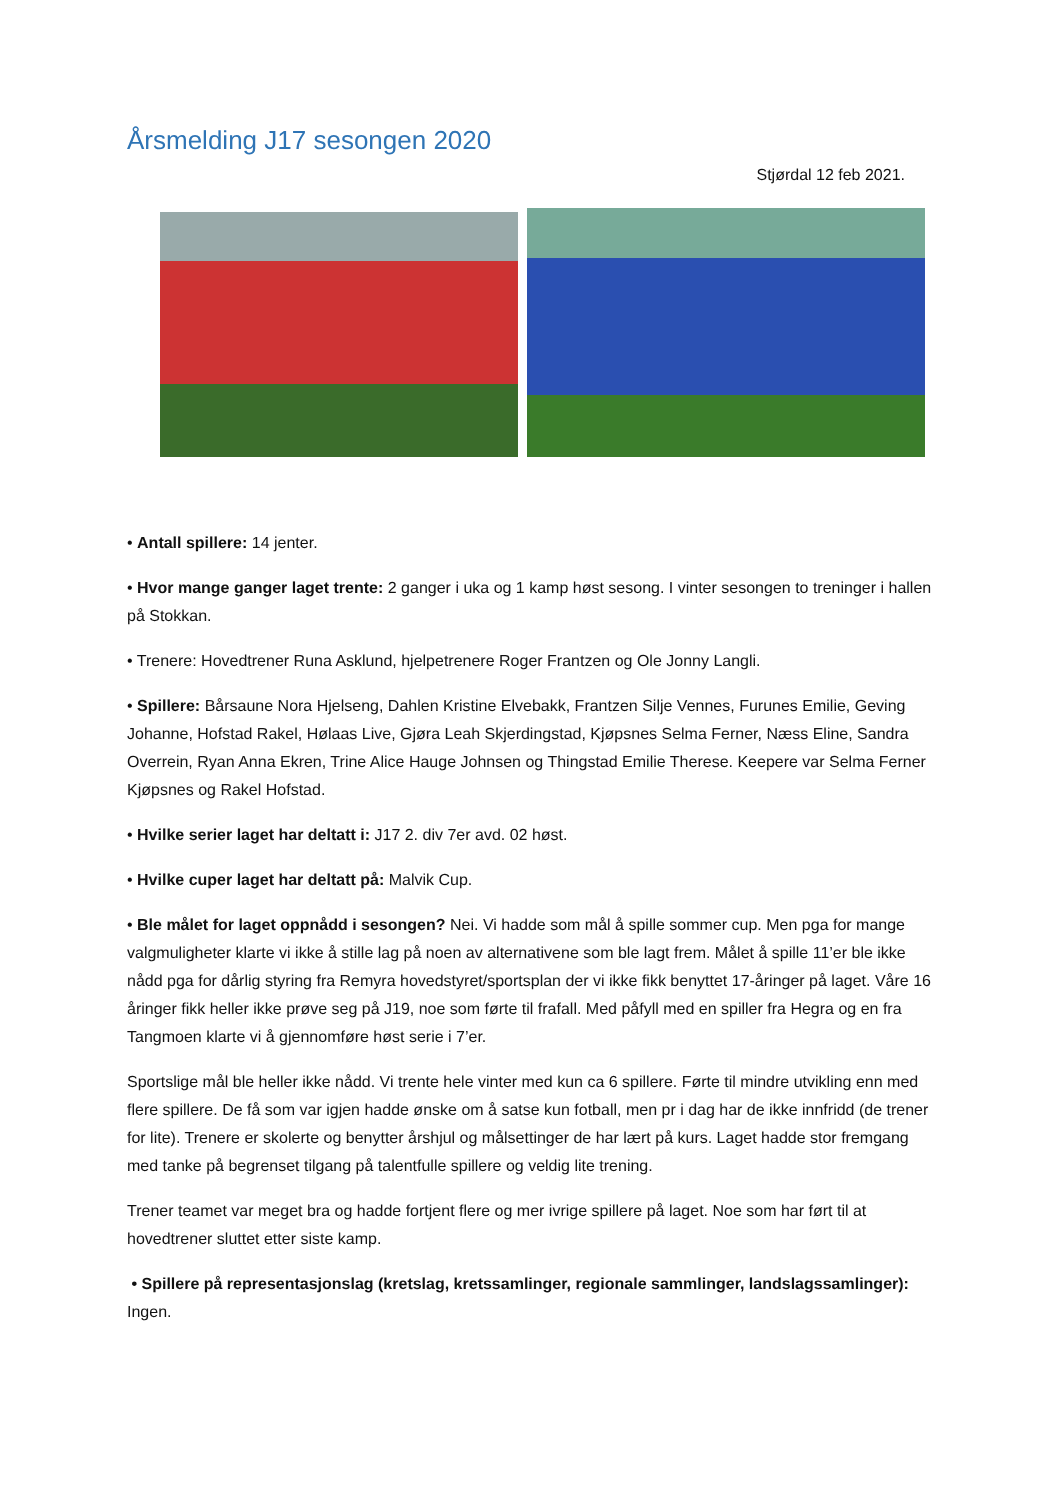Årsmelding J17 sesongen 2020
Stjørdal 12 feb 2021.
• Antall spillere: 14 jenter.
• Hvor mange ganger laget trente: 2 ganger i uka og 1 kamp høst sesong. I vinter sesongen to treninger i hallen på Stokkan.
• Trenere: Hovedtrener Runa Asklund, hjelpetrenere Roger Frantzen og Ole Jonny Langli.
• Spillere: Bårsaune Nora Hjelseng, Dahlen Kristine Elvebakk, Frantzen Silje Vennes, Furunes Emilie, Geving Johanne, Hofstad Rakel, Hølaas Live, Gjøra Leah Skjerdingstad, Kjøpsnes Selma Ferner, Næss Eline, Sandra Overrein, Ryan Anna Ekren, Trine Alice Hauge Johnsen og Thingstad Emilie Therese. Keepere var Selma Ferner Kjøpsnes og Rakel Hofstad.
• Hvilke serier laget har deltatt i: J17 2. div 7er avd. 02 høst.
• Hvilke cuper laget har deltatt på: Malvik Cup.
• Ble målet for laget oppnådd i sesongen? Nei. Vi hadde som mål å spille sommer cup. Men pga for mange valgmuligheter klarte vi ikke å stille lag på noen av alternativene som ble lagt frem. Målet å spille 11’er ble ikke nådd pga for dårlig styring fra Remyra hovedstyret/sportsplan der vi ikke fikk benyttet 17-åringer på laget. Våre 16 åringer fikk heller ikke prøve seg på J19, noe som førte til frafall. Med påfyll med en spiller fra Hegra og en fra Tangmoen klarte vi å gjennomføre høst serie i 7’er.
Sportslige mål ble heller ikke nådd. Vi trente hele vinter med kun ca 6 spillere. Førte til mindre utvikling enn med flere spillere. De få som var igjen hadde ønske om å satse kun fotball, men pr i dag har de ikke innfridd (de trener for lite). Trenere er skolerte og benytter årshjul og målsettinger de har lært på kurs. Laget hadde stor fremgang med tanke på begrenset tilgang på talentfulle spillere og veldig lite trening.
Trener teamet var meget bra og hadde fortjent flere og mer ivrige spillere på laget. Noe som har ført til at hovedtrener sluttet etter siste kamp.
• Spillere på representasjonslag (kretslag, kretssamlinger, regionale sammlinger, landslagssamlinger): Ingen.